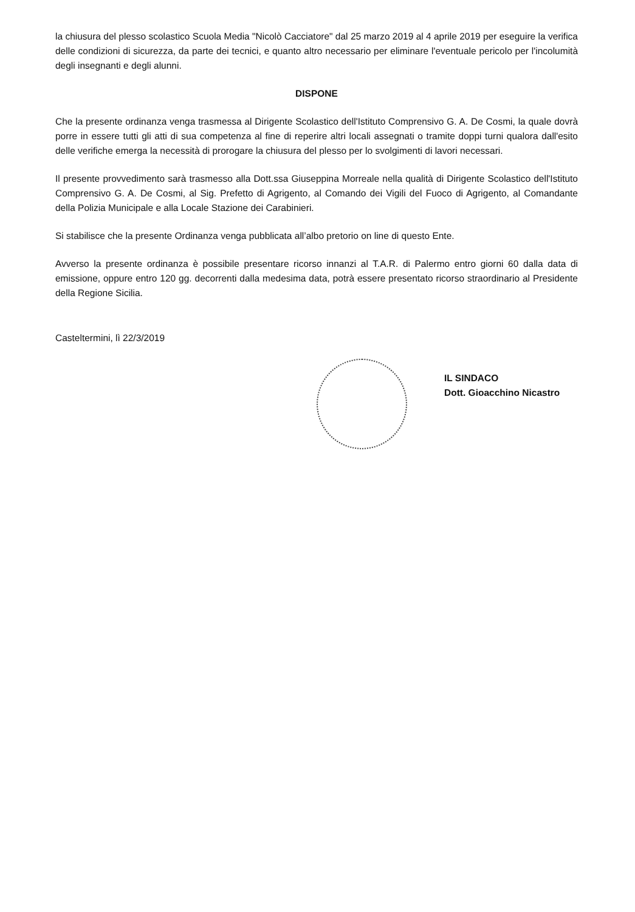la chiusura del plesso scolastico Scuola Media "Nicolò Cacciatore" dal 25 marzo 2019 al 4 aprile 2019 per eseguire la verifica delle condizioni di sicurezza, da parte dei tecnici, e quanto altro necessario per eliminare l'eventuale pericolo per l'incolumità degli insegnanti e degli alunni.
DISPONE
Che la presente ordinanza venga trasmessa al Dirigente Scolastico dell'Istituto Comprensivo G. A. De Cosmi, la quale dovrà porre in essere tutti gli atti di sua competenza al fine di reperire altri locali assegnati o tramite doppi turni qualora dall'esito delle verifiche emerga la necessità di prorogare la chiusura del plesso per lo svolgimenti di lavori necessari.
Il presente provvedimento sarà trasmesso alla Dott.ssa Giuseppina Morreale nella qualità di Dirigente Scolastico dell'Istituto Comprensivo G. A. De Cosmi, al Sig. Prefetto di Agrigento, al Comando dei Vigili del Fuoco di Agrigento, al Comandante della Polizia Municipale e alla Locale Stazione dei Carabinieri.
Si stabilisce che la presente Ordinanza venga pubblicata all’albo pretorio on line di questo Ente.
Avverso la presente ordinanza è possibile presentare ricorso innanzi al T.A.R. di Palermo entro giorni 60 dalla data di emissione, oppure entro 120 gg. decorrenti dalla medesima data, potrà essere presentato ricorso straordinario al Presidente della Regione Sicilia.
Casteltermini, lì 22/3/2019
IL SINDACO
Dott. Gioacchino Nicastro